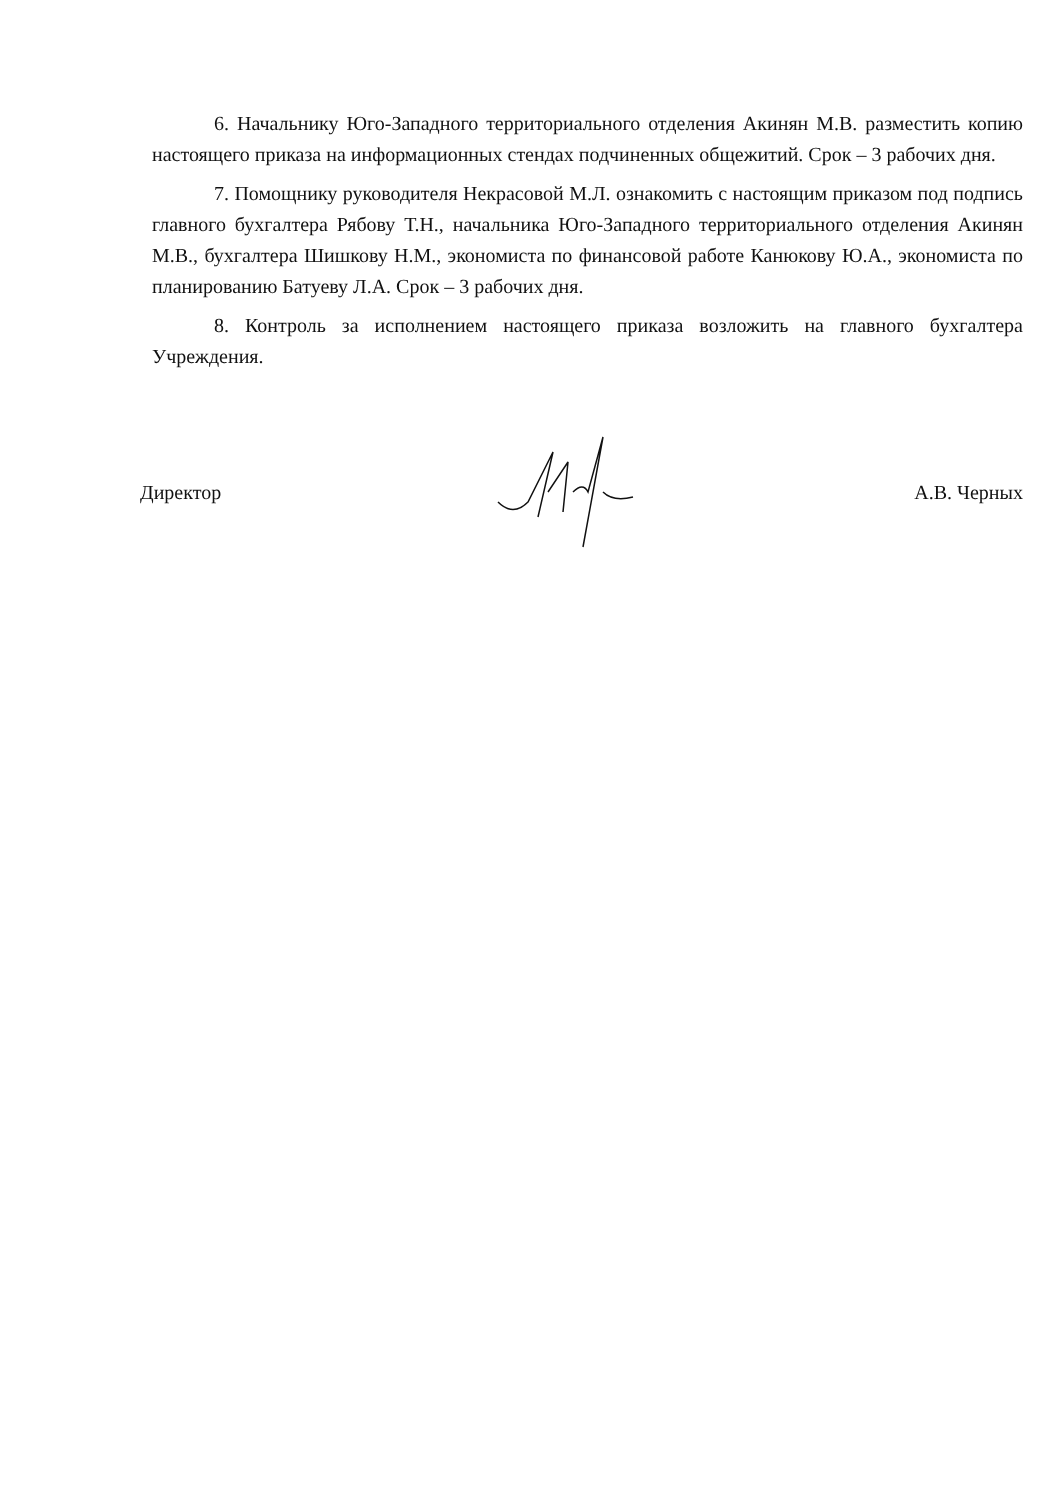6. Начальнику Юго-Западного территориального отделения Акинян М.В. разместить копию настоящего приказа на информационных стендах подчиненных общежитий. Срок – 3 рабочих дня.
7. Помощнику руководителя Некрасовой М.Л. ознакомить с настоящим приказом под подпись главного бухгалтера Рябову Т.Н., начальника Юго-Западного территориального отделения Акинян М.В., бухгалтера Шишкову Н.М., экономиста по финансовой работе Канюкову Ю.А., экономиста по планированию Батуеву Л.А. Срок – 3 рабочих дня.
8. Контроль за исполнением настоящего приказа возложить на главного бухгалтера Учреждения.
Директор А.В. Черных